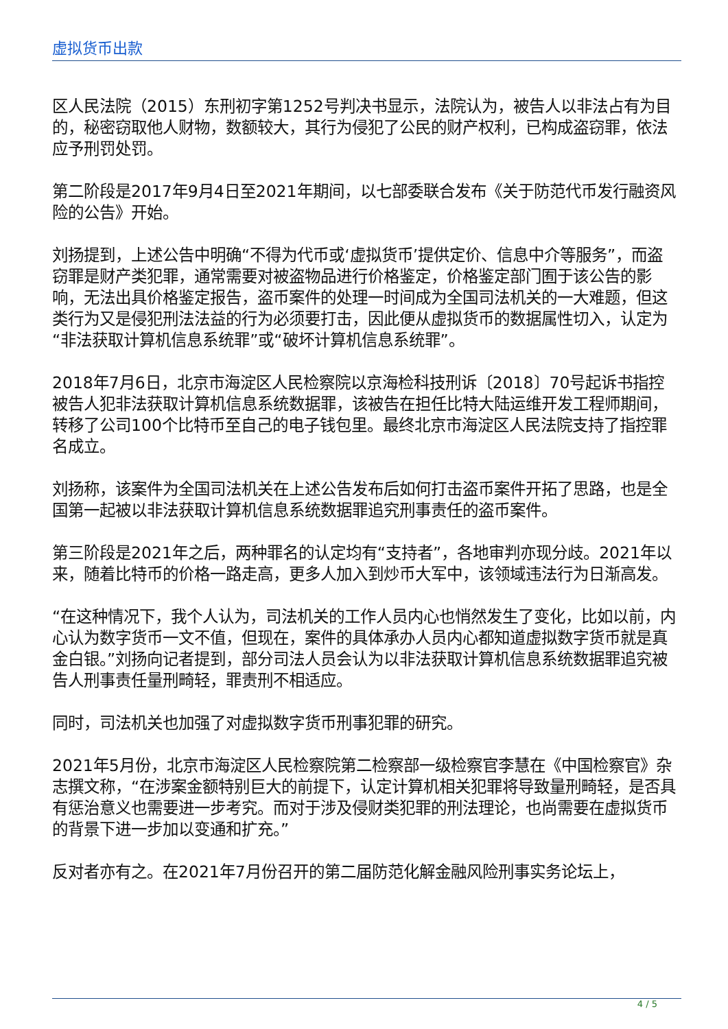虚拟货币出款
区人民法院（2015）东刑初字第1252号判决书显示，法院认为，被告人以非法占有为目的，秘密窃取他人财物，数额较大，其行为侵犯了公民的财产权利，已构成盗窃罪，依法应予刑罚处罚。
第二阶段是2017年9月4日至2021年期间，以七部委联合发布《关于防范代币发行融资风险的公告》开始。
刘扬提到，上述公告中明确“不得为代币或‘虚拟货币’提供定价、信息中介等服务”，而盗窃罪是财产类犯罪，通常需要对被盗物品进行价格鉴定，价格鉴定部门囿于该公告的影响，无法出具价格鉴定报告，盗币案件的处理一时间成为全国司法机关的一大难题，但这类行为又是侵犯刑法法益的行为必须要打击，因此便从虚拟货币的数据属性切入，认定为“非法获取计算机信息系统罪”或“破坏计算机信息系统罪”。
2018年7月6日，北京市海淀区人民检察院以京海检科技刑诉〔2018〕70号起诉书指控被告人犯非法获取计算机信息系统数据罪，该被告在担任比特大陆运维开发工程师期间，转移了公司100个比特币至自己的电子钱包里。最终北京市海淀区人民法院支持了指控罪名成立。
刘扬称，该案件为全国司法机关在上述公告发布后如何打击盗币案件开拓了思路，也是全国第一起被以非法获取计算机信息系统数据罪追究刑事责任的盗币案件。
第三阶段是2021年之后，两种罪名的认定均有“支持者”，各地审判亦现分歧。2021年以来，随着比特币的价格一路走高，更多人加入到炒币大军中，该领域违法行为日渐高发。
“在这种情况下，我个人认为，司法机关的工作人员内心也悄然发生了变化，比如以前，内心认为数字货币一文不值，但现在，案件的具体承办人员内心都知道虚拟数字货币就是真金白银。”刘扬向记者提到，部分司法人员会认为以非法获取计算机信息系统数据罪追究被告人刑事责任量刑畸轻，罪责刑不相适应。
同时，司法机关也加强了对虚拟数字货币刑事犯罪的研究。
2021年5月份，北京市海淀区人民检察院第二检察部一级检察官李慧在《中国检察官》杂志撰文称，“在涉案金额特别巨大的前提下，认定计算机相关犯罪将导致量刑畸轻，是否具有惩治意义也需要进一步考究。而对于涉及侵财类犯罪的刑法理论，也尚需要在虚拟货币的背景下进一步加以变通和扩充。”
反对者亦有之。在2021年7月份召开的第二届防范化解金融风险刑事实务论坛上，
4 / 5